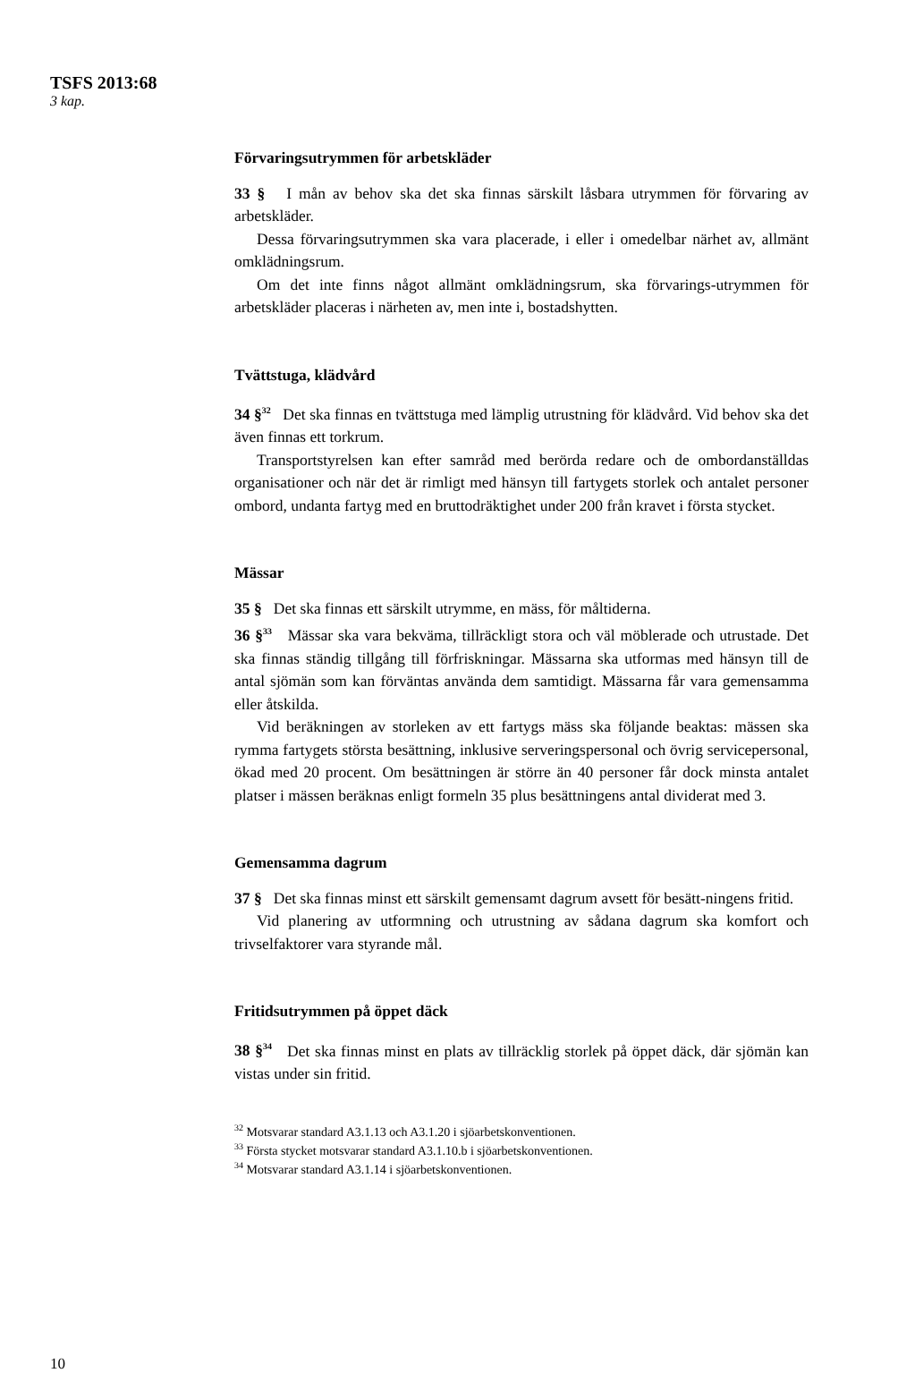TSFS 2013:68
3 kap.
Förvaringsutrymmen för arbetskläder
33 § I mån av behov ska det ska finnas särskilt låsbara utrymmen för förvaring av arbetskläder.
Dessa förvaringsutrymmen ska vara placerade, i eller i omedelbar närhet av, allmänt omklädningsrum.
Om det inte finns något allmänt omklädningsrum, ska förvarings-utrymmen för arbetskläder placeras i närheten av, men inte i, bostadshytten.
Tvättstuga, klädvård
34 §<sup>32</sup> Det ska finnas en tvättstuga med lämplig utrustning för klädvård. Vid behov ska det även finnas ett torkrum.
Transportstyrelsen kan efter samråd med berörda redare och de ombordanställdas organisationer och när det är rimligt med hänsyn till fartygets storlek och antalet personer ombord, undanta fartyg med en bruttodräktighet under 200 från kravet i första stycket.
Mässar
35 § Det ska finnas ett särskilt utrymme, en mäss, för måltiderna.
36 §<sup>33</sup> Mässar ska vara bekväma, tillräckligt stora och väl möblerade och utrustade. Det ska finnas ständig tillgång till förfriskningar. Mässarna ska utformas med hänsyn till de antal sjömän som kan förväntas använda dem samtidigt. Mässarna får vara gemensamma eller åtskilda.
Vid beräkningen av storleken av ett fartygs mäss ska följande beaktas: mässen ska rymma fartygets största besättning, inklusive serveringspersonal och övrig servicepersonal, ökad med 20 procent. Om besättningen är större än 40 personer får dock minsta antalet platser i mässen beräknas enligt formeln 35 plus besättningens antal dividerat med 3.
Gemensamma dagrum
37 § Det ska finnas minst ett särskilt gemensamt dagrum avsett för besätt-ningens fritid.
Vid planering av utformning och utrustning av sådana dagrum ska komfort och trivselfaktorer vara styrande mål.
Fritidsutrymmen på öppet däck
38 §<sup>34</sup> Det ska finnas minst en plats av tillräcklig storlek på öppet däck, där sjömän kan vistas under sin fritid.
<sup>32</sup> Motsvarar standard A3.1.13 och A3.1.20 i sjöarbetskonventionen.
<sup>33</sup> Första stycket motsvarar standard A3.1.10.b i sjöarbetskonventionen.
<sup>34</sup> Motsvarar standard A3.1.14 i sjöarbetskonventionen.
10